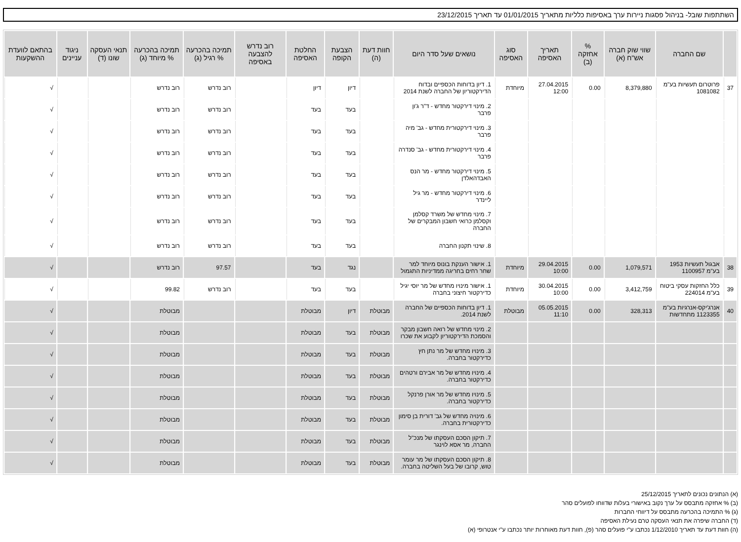השתתפות שובל- בניהול פסגות ניירות ערך באסיפות כלליות מתאריך 01/01/2015 עד תאריך 23/12/2015
| | שם החברה | שווי שוק חברה אש"ח (א) | % אחזקה (ב) | תאריך האסיפה | סוג האסיפה | נושאים שעל סדר היום | חוות דעת (ה) | הצבעת הקופה | החלטת האסיפה | רוב נדרש להצבעה באסיפה | תמיכה בהכרעה % רגיל (ג) | תמיכה בהכרעה % מיוחד (ג) | תנאי העסקה שונו (ד) | ניגוד עניינים | בהתאם לוועדת ההשקעות |
| --- | --- | --- | --- | --- | --- | --- | --- | --- | --- | --- | --- | --- | --- | --- | --- |
| 37 | פרוטרום תעשיות בע"מ 1081082 | 8,379,880 | 0.00 | 27.04.2015 12:00 | מיוחדת | 1. דיון בדוחות הכספיים ובדוח הדירקטוריון של החברה לשנת 2014 | | דיון | דיון | | רוב נדרש | רוב נדרש | | | √ |
| | | | | | | 2. מינוי דירקטור מחדש - ד"ר ג'ון פרבר | | בעד | בעד | | רוב נדרש | רוב נדרש | | | √ |
| | | | | | | 3. מינוי דירקטורית מחדש - גב' מיה פרבר | | בעד | בעד | | רוב נדרש | רוב נדרש | | | √ |
| | | | | | | 4. מינוי דירקטורית מחדש - גב' סנדרה פרבר | | בעד | בעד | | רוב נדרש | רוב נדרש | | | √ |
| | | | | | | 5. מינוי דירקטור מחדש - מר הנס האבדהאלדן | | בעד | בעד | | רוב נדרש | רוב נדרש | | | √ |
| | | | | | | 6. מינוי דירקטור מחדש - מר גיל ליינדר | | בעד | בעד | | רוב נדרש | רוב נדרש | | | √ |
| | | | | | | 7. מינוי מחדש של משרד קסלמן וקסלמן כרואי חשבון המבקרים של החברה | | בעד | בעד | | רוב נדרש | רוב נדרש | | | √ |
| | | | | | | 8. שינוי תקנון החברה | | בעד | בעד | | רוב נדרש | רוב נדרש | | | √ |
| 38 | אבגול תעשיות 1953 בע"מ 1100957 | 1,079,571 | 0.00 | 29.04.2015 10:00 | מיוחדת | 1. אישור הענקת בונוס מיוחד למר שחר רחים בחריגה ממדיניות התגמול | | נגד | בעד | | 97.57 | רוב נדרש | | | √ |
| 39 | כלל החזקות עסקי ביטוח בע"מ 224014 | 3,412,759 | 0.00 | 30.04.2015 10:00 | מיוחדת | 1. אישור מינויו מחדש של מר יוסי יגיל כדירקטור חיצוני בחברה | | בעד | בעד | | רוב נדרש | 99.82 | | | √ |
| 40 | אנרג'יקס-אנרגיות בע"מ 1123355 מתחדשות | 328,313 | 0.00 | 05.05.2015 11:10 | מבוטלת | 1. דיון בדוחות הכספיים של החברה לשנת 2014. | מבוטלת | דיון | מבוטלת | | | מבוטלת | | | √ |
| | | | | | | 2. מינוי מחדש של רואה חשבון מבקר והסמכת הדירקטוריון לקבוע את שכרו | מבוטלת | בעד | מבוטלת | | | מבוטלת | | | √ |
| | | | | | | 3. מינויו מחדש של מר נתן חץ כדירקטור בחברה. | מבוטלת | בעד | מבוטלת | | | מבוטלת | | | √ |
| | | | | | | 4. מינויו מחדש של מר אבירם ורטהים כדירקטור בחברה. | מבוטלת | בעד | מבוטלת | | | מבוטלת | | | √ |
| | | | | | | 5. מינויו מחדש של מר אורן פרנקל כדירקטור בחברה. | מבוטלת | בעד | מבוטלת | | | מבוטלת | | | √ |
| | | | | | | 6. מינויה מחדש של גב' דורית בן סימון כדירקטורית בחברה. | מבוטלת | בעד | מבוטלת | | | מבוטלת | | | √ |
| | | | | | | 7. תיקון הסכם העסקתו של מנכ"ל החברה, מר אסא לוינגר | מבוטלת | בעד | מבוטלת | | | מבוטלת | | | √ |
| | | | | | | 8. תיקון הסכם העסקתו של מר עומר טוש, קרובו של בעל השליטה בחברה. | מבוטלת | בעד | מבוטלת | | | מבוטלת | | | √ |
(א) הנתונים נכונים לתאריך 25/12/2015
(ב) % אחזקה מתבסס על ערך נקוב באישורי בעלות שדווחו לפועלים סהר
(ג) % התמיכה בהכרעה מתבסס על דיווחי החברות
(ד) החברה שיפרה את תנאי העסקה טרם נעילת האסיפה
(ה) חוות דעת עד תאריך 1/12/2010 נכתבו ע"י פועלים סהר (פ), חוות דעת מאוחרות יותר נכתבו ע"י אנטרופי (א)